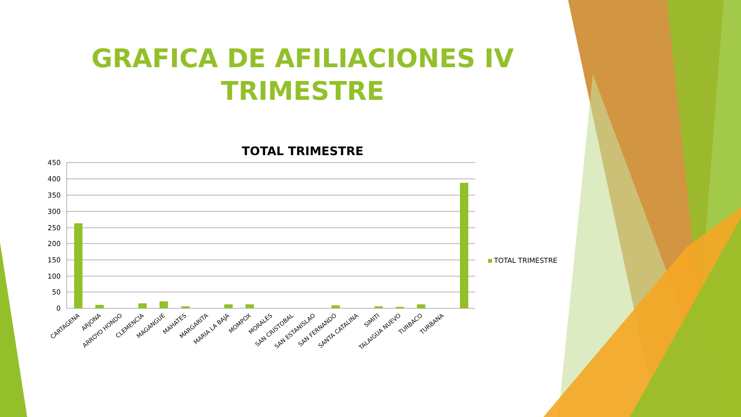450
400
350
300
250
200
150
100
50
0
CARTAGENA
ARJONA
ARROYO HONDO
CLEMENCIA
MAGANGUE
MAHATES
MARGARITA
MARIA LA BAJA
MOMPOX
MORALES
SAN CRISTOBAL
SAN ESTANISLAO
SAN FERNANDO
SANTA CATALINA
SIMITI
TALAIGUA NUEVO
TURBACO
TURBANA
GRAFICA DE AFILIACIONES IV
TRIMESTRE
TOTAL TRIMESTRE
TOTAL TRIMESTRE